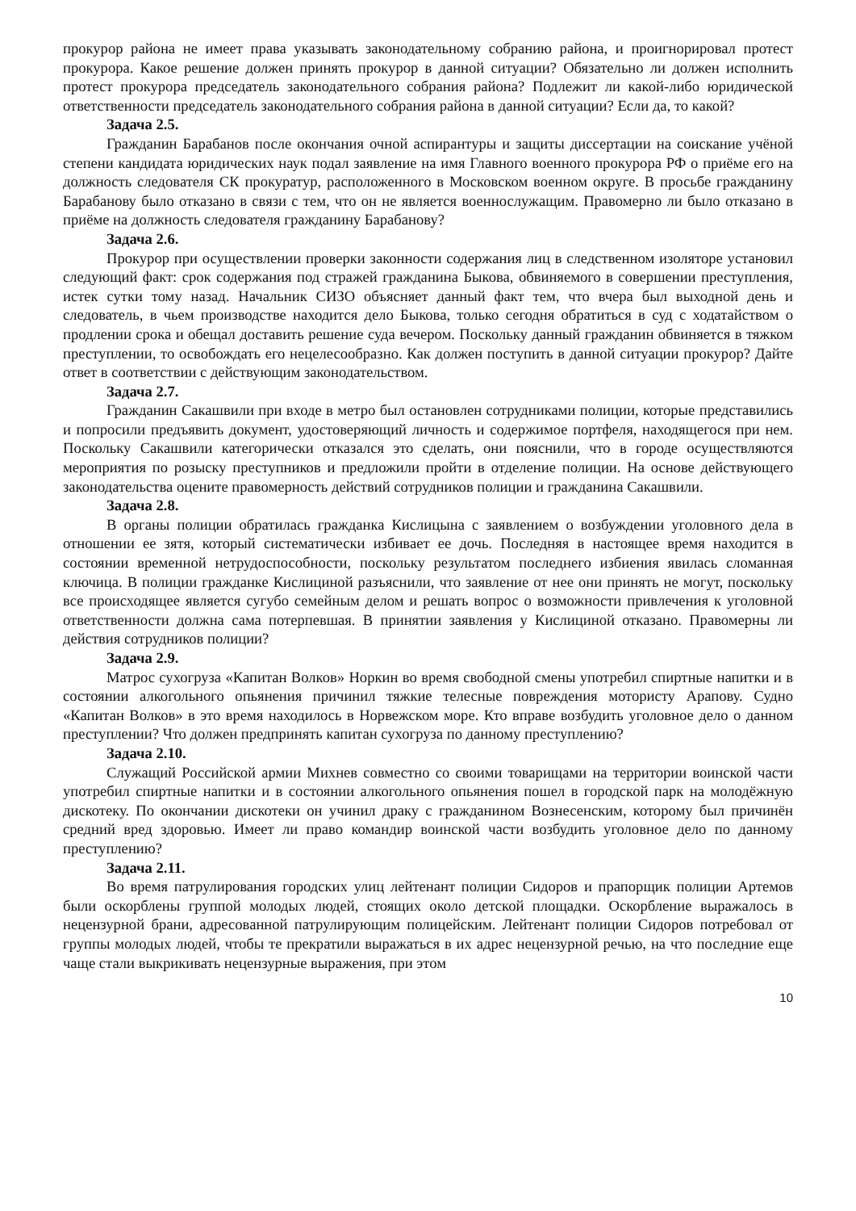прокурор района не имеет права указывать законодательному собранию района, и проигнорировал протест прокурора. Какое решение должен принять прокурор в данной ситуации? Обязательно ли должен исполнить протест прокурора председатель законодательного собрания района? Подлежит ли какой-либо юридической ответственности председатель законодательного собрания района в данной ситуации? Если да, то какой?
Задача 2.5.
Гражданин Барабанов после окончания очной аспирантуры и защиты диссертации на соискание учёной степени кандидата юридических наук подал заявление на имя Главного военного прокурора РФ о приёме его на должность следователя СК прокуратур, расположенного в Московском военном округе. В просьбе гражданину Барабанову было отказано в связи с тем, что он не является военнослужащим. Правомерно ли было отказано в приёме на должность следователя гражданину Барабанову?
Задача 2.6.
Прокурор при осуществлении проверки законности содержания лиц в следственном изоляторе установил следующий факт: срок содержания под стражей гражданина Быкова, обвиняемого в совершении преступления, истек сутки тому назад. Начальник СИЗО объясняет данный факт тем, что вчера был выходной день и следователь, в чьем производстве находится дело Быкова, только сегодня обратиться в суд с ходатайством о продлении срока и обещал доставить решение суда вечером. Поскольку данный гражданин обвиняется в тяжком преступлении, то освобождать его нецелесообразно. Как должен поступить в данной ситуации прокурор? Дайте ответ в соответствии с действующим законодательством.
Задача 2.7.
Гражданин Сакашвили при входе в метро был остановлен сотрудниками полиции, которые представились и попросили предъявить документ, удостоверяющий личность и содержимое портфеля, находящегося при нем. Поскольку Сакашвили категорически отказался это сделать, они пояснили, что в городе осуществляются мероприятия по розыску преступников и предложили пройти в отделение полиции. На основе действующего законодательства оцените правомерность действий сотрудников полиции и гражданина Сакашвили.
Задача 2.8.
В органы полиции обратилась гражданка Кислицына с заявлением о возбуждении уголовного дела в отношении ее зятя, который систематически избивает ее дочь. Последняя в настоящее время находится в состоянии временной нетрудоспособности, поскольку результатом последнего избиения явилась сломанная ключица. В полиции гражданке Кислициной разъяснили, что заявление от нее они принять не могут, поскольку все происходящее является сугубо семейным делом и решать вопрос о возможности привлечения к уголовной ответственности должна сама потерпевшая. В принятии заявления у Кислициной отказано. Правомерны ли действия сотрудников полиции?
Задача 2.9.
Матрос сухогруза «Капитан Волков» Норкин во время свободной смены употребил спиртные напитки и в состоянии алкогольного опьянения причинил тяжкие телесные повреждения мотористу Арапову. Судно «Капитан Волков» в это время находилось в Норвежском море. Кто вправе возбудить уголовное дело о данном преступлении? Что должен предпринять капитан сухогруза по данному преступлению?
Задача 2.10.
Служащий Российской армии Михнев совместно со своими товарищами на территории воинской части употребил спиртные напитки и в состоянии алкогольного опьянения пошел в городской парк на молодёжную дискотеку. По окончании дискотеки он учинил драку с гражданином Вознесенским, которому был причинён средний вред здоровью. Имеет ли право командир воинской части возбудить уголовное дело по данному преступлению?
Задача 2.11.
Во время патрулирования городских улиц лейтенант полиции Сидоров и прапорщик полиции Артемов были оскорблены группой молодых людей, стоящих около детской площадки. Оскорбление выражалось в нецензурной брани, адресованной патрулирующим полицейским. Лейтенант полиции Сидоров потребовал от группы молодых людей, чтобы те прекратили выражаться в их адрес нецензурной речью, на что последние еще чаще стали выкрикивать нецензурные выражения, при этом
10